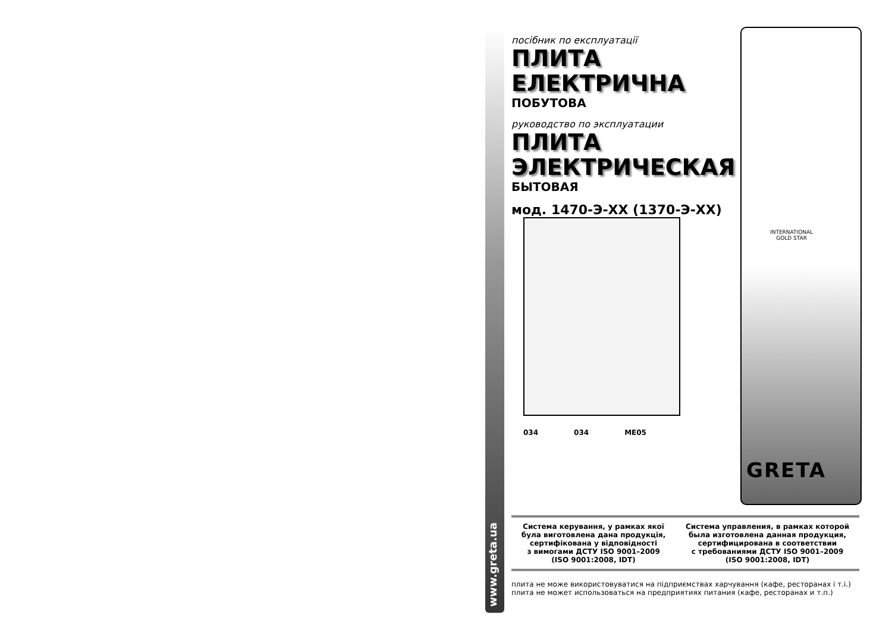www.greta.ua
посібник по експлуатації
ПЛИТА ЕЛЕКТРИЧНА
ПОБУТОВА
руководство по эксплуатации
ПЛИТА ЭЛЕКТРИЧЕСКАЯ
БЫТОВАЯ
мод. 1470-Э-ХХ (1370-Э-ХХ)
INTERNATIONAL
GOLD STAR
034 034 МЕ05
GRETA
Система керування, у рамках якої
була виготовлена дана продукція,
сертифікована у відповідності
з вимогами ДСТУ ISO 9001–2009
(ISO 9001:2008, IDT)
Система управления, в рамках которой
была изготовлена данная продукция,
сертифицирована в соответствии
с требованиями ДСТУ ISO 9001–2009
(ISO 9001:2008, IDT)
плита не може використовуватися на підприємствах харчування (кафе, ресторанах і т.і.)
плита не может использоваться на предприятиях питания (кафе, ресторанах и т.п.)